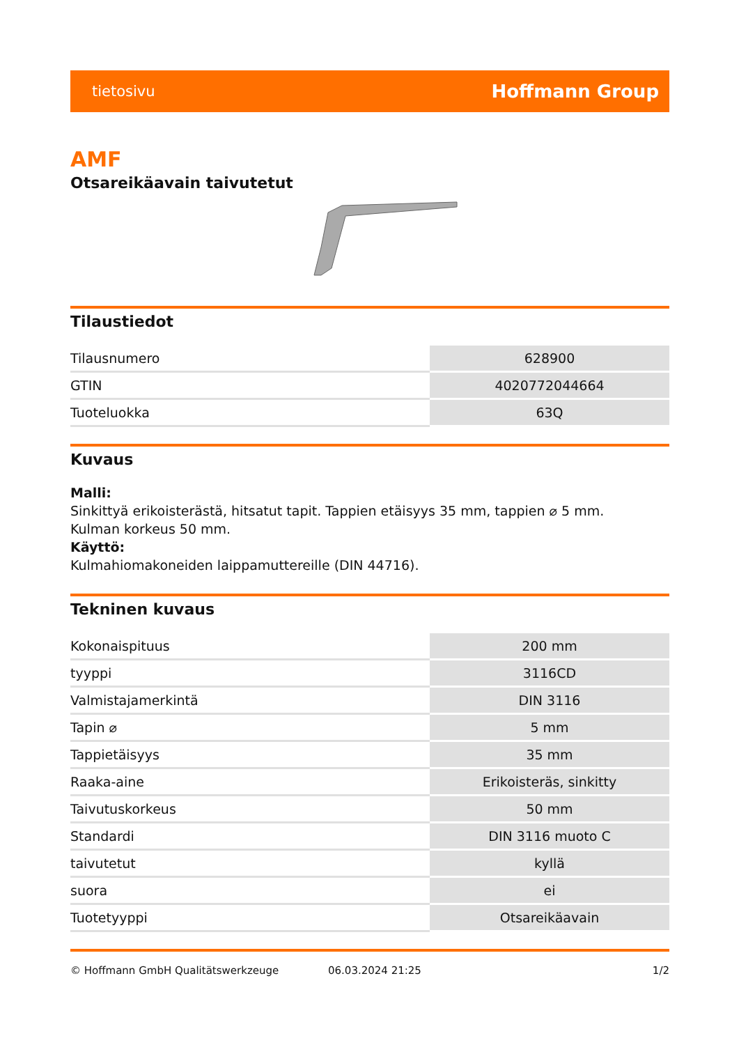tietosivu Hoffmann Group
AMF
Otsareikäavain taivutetut
Tilaustiedot
| Tilausnumero | 628900 |
| GTIN | 4020772044664 |
| Tuoteluokka | 63Q |
Kuvaus
Malli:
Sinkittyä erikoisterästä, hitsatut tapit. Tappien etäisyys 35 mm, tappien ⌀ 5 mm.
Kulman korkeus 50 mm.
Käyttö:
Kulmahiomakoneiden laippamuttereille (DIN 44716).
Tekninen kuvaus
| Kokonaispituus | 200 mm |
| tyyppi | 3116CD |
| Valmistajamerkintä | DIN 3116 |
| Tapin ⌀ | 5 mm |
| Tappietäisyys | 35 mm |
| Raaka-aine | Erikoisteräs, sinkitty |
| Taivutuskorkeus | 50 mm |
| Standardi | DIN 3116 muoto C |
| taivutetut | kyllä |
| suora | ei |
| Tuotetyyppi | Otsareikäavain |
© Hoffmann GmbH Qualitätswerkzeuge 06.03.2024 21:25 1/2